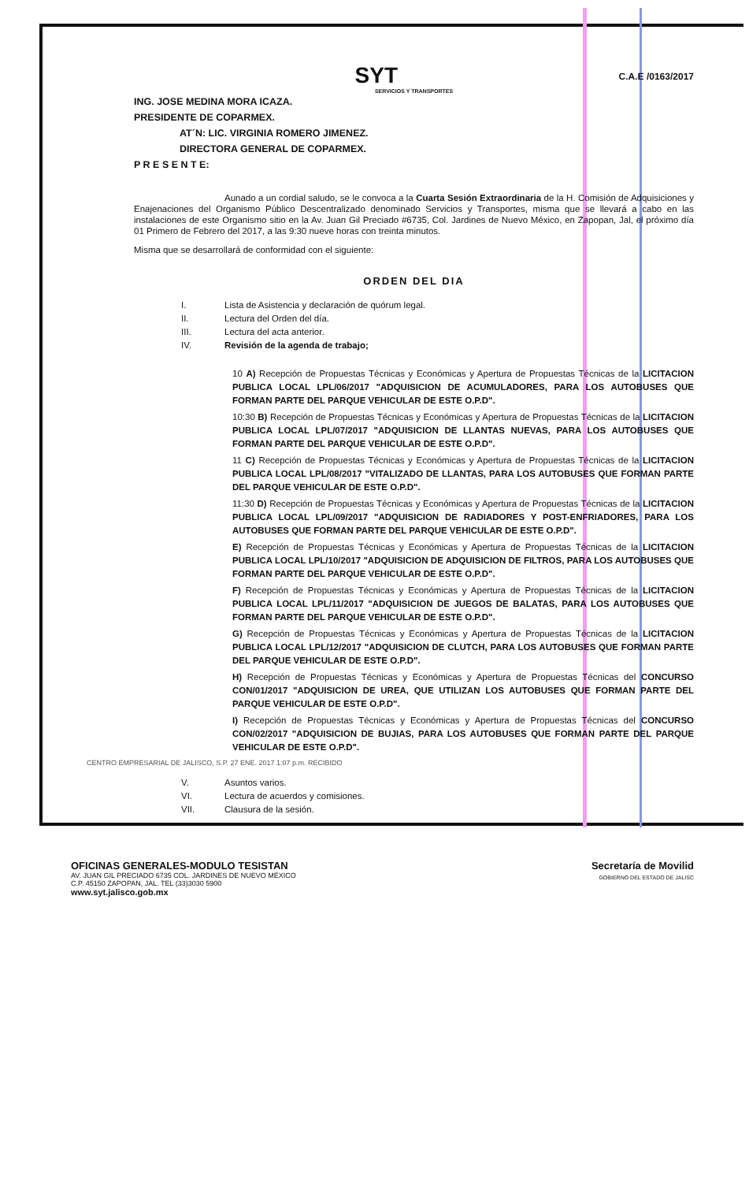C.A.E /0163/2017
SYT
SERVICIOS Y TRANSPORTES
ING. JOSE MEDINA MORA ICAZA.
PRESIDENTE DE COPARMEX.
AT´N: LIC. VIRGINIA ROMERO JIMENEZ.
DIRECTORA GENERAL DE COPARMEX.
P R E S E N T E:
Aunado a un cordial saludo, se le convoca a la Cuarta Sesión Extraordinaria de la H. Comisión de Adquisiciones y Enajenaciones del Organismo Público Descentralizado denominado Servicios y Transportes, misma que se llevará a cabo en las instalaciones de este Organismo sitio en la Av. Juan Gil Preciado #6735, Col. Jardines de Nuevo México, en Zapopan, Jal, el próximo día 01 Primero de Febrero del 2017, a las 9:30 nueve horas con treinta minutos.
Misma que se desarrollará de conformidad con el siguiente:
ORDEN DEL DIA
I. Lista de Asistencia y declaración de quórum legal.
II. Lectura del Orden del día.
III. Lectura del acta anterior.
IV. Revisión de la agenda de trabajo;
10 A) Recepción de Propuestas Técnicas y Económicas y Apertura de Propuestas Técnicas de la LICITACION PUBLICA LOCAL LPL/06/2017 "ADQUISICION DE ACUMULADORES, PARA LOS AUTOBUSES QUE FORMAN PARTE DEL PARQUE VEHICULAR DE ESTE O.P.D".
10:30 B) Recepción de Propuestas Técnicas y Económicas y Apertura de Propuestas Técnicas de la LICITACION PUBLICA LOCAL LPL/07/2017 "ADQUISICION DE LLANTAS NUEVAS, PARA LOS AUTOBUSES QUE FORMAN PARTE DEL PARQUE VEHICULAR DE ESTE O.P.D".
11 C) Recepción de Propuestas Técnicas y Económicas y Apertura de Propuestas Técnicas de la LICITACION PUBLICA LOCAL LPL/08/2017 "VITALIZADO DE LLANTAS, PARA LOS AUTOBUSES QUE FORMAN PARTE DEL PARQUE VEHICULAR DE ESTE O.P.D".
11:30 D) Recepción de Propuestas Técnicas y Económicas y Apertura de Propuestas Técnicas de la LICITACION PUBLICA LOCAL LPL/09/2017 "ADQUISICION DE RADIADORES Y POST-ENFRIADORES, PARA LOS AUTOBUSES QUE FORMAN PARTE DEL PARQUE VEHICULAR DE ESTE O.P.D".
E) Recepción de Propuestas Técnicas y Económicas y Apertura de Propuestas Técnicas de la LICITACION PUBLICA LOCAL LPL/10/2017 "ADQUISICION DE ADQUISICION DE FILTROS, PARA LOS AUTOBUSES QUE FORMAN PARTE DEL PARQUE VEHICULAR DE ESTE O.P.D".
F) Recepción de Propuestas Técnicas y Económicas y Apertura de Propuestas Técnicas de la LICITACION PUBLICA LOCAL LPL/11/2017 "ADQUISICION DE JUEGOS DE BALATAS, PARA LOS AUTOBUSES QUE FORMAN PARTE DEL PARQUE VEHICULAR DE ESTE O.P.D".
G) Recepción de Propuestas Técnicas y Económicas y Apertura de Propuestas Técnicas de la LICITACION PUBLICA LOCAL LPL/12/2017 "ADQUISICION DE CLUTCH, PARA LOS AUTOBUSES QUE FORMAN PARTE DEL PARQUE VEHICULAR DE ESTE O.P.D".
H) Recepción de Propuestas Técnicas y Económicas y Apertura de Propuestas Técnicas del CONCURSO CON/01/2017 "ADQUISICION DE UREA, QUE UTILIZAN LOS AUTOBUSES QUE FORMAN PARTE DEL PARQUE VEHICULAR DE ESTE O.P.D".
I) Recepción de Propuestas Técnicas y Económicas y Apertura de Propuestas Técnicas del CONCURSO CON/02/2017 "ADQUISICION DE BUJIAS, PARA LOS AUTOBUSES QUE FORMAN PARTE DEL PARQUE VEHICULAR DE ESTE O.P.D".
CENTRO EMPRESARIAL DE JALISCO, S.P. 27 ENE. 2017 1:07 p.m. RECIBIDO
V. Asuntos varios.
VI. Lectura de acuerdos y comisiones.
VII. Clausura de la sesión.
OFICINAS GENERALES-MODULO TESISTAN
AV. JUAN GIL PRECIADO 6735 COL. JARDINES DE NUEVO MÉXICO
C.P. 45150 ZAPOPAN, JAL. TEL (33)3030 5900
www.syt.jalisco.gob.mx
Secretaría de Movilid
GOBIERNO DEL ESTADO DE JALISC